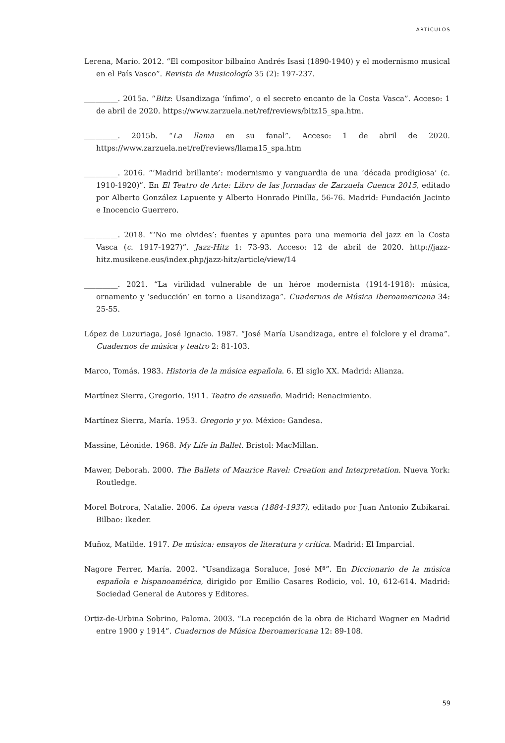ARTÍCULOS
Lerena, Mario. 2012. “El compositor bilbaíno Andrés Isasi (1890-1940) y el modernismo musical en el País Vasco”. Revista de Musicología 35 (2): 197-237.
_________. 2015a. “Bitz: Usandizaga ‘ínfimo’, o el secreto encanto de la Costa Vasca”. Acceso: 1 de abril de 2020. https://www.zarzuela.net/ref/reviews/bitz15_spa.htm.
_________. 2015b. “La llama en su fanal”. Acceso: 1 de abril de 2020. https://www.zarzuela.net/ref/reviews/llama15_spa.htm
_________. 2016. “‘Madrid brillante’: modernismo y vanguardia de una ‘década prodigiosa’ (c. 1910-1920)”. En El Teatro de Arte: Libro de las Jornadas de Zarzuela Cuenca 2015, editado por Alberto González Lapuente y Alberto Honrado Pinilla, 56-76. Madrid: Fundación Jacinto e Inocencio Guerrero.
_________. 2018. “‘No me olvides’: fuentes y apuntes para una memoria del jazz en la Costa Vasca (c. 1917-1927)”. Jazz-Hitz 1: 73-93. Acceso: 12 de abril de 2020. http://jazz-hitz.musikene.eus/index.php/jazz-hitz/article/view/14
_________. 2021. “La virilidad vulnerable de un héroe modernista (1914-1918): música, ornamento y ‘seducción’ en torno a Usandizaga”. Cuadernos de Música Iberoamericana 34: 25-55.
López de Luzuriaga, José Ignacio. 1987. “José María Usandizaga, entre el folclore y el drama”. Cuadernos de música y teatro 2: 81-103.
Marco, Tomás. 1983. Historia de la música española. 6. El siglo XX. Madrid: Alianza.
Martínez Sierra, Gregorio. 1911. Teatro de ensueño. Madrid: Renacimiento.
Martínez Sierra, María. 1953. Gregorio y yo. México: Gandesa.
Massine, Léonide. 1968. My Life in Ballet. Bristol: MacMillan.
Mawer, Deborah. 2000. The Ballets of Maurice Ravel: Creation and Interpretation. Nueva York: Routledge.
Morel Botrora, Natalie. 2006. La ópera vasca (1884-1937), editado por Juan Antonio Zubikarai. Bilbao: Ikeder.
Muñoz, Matilde. 1917. De música: ensayos de literatura y crítica. Madrid: El Imparcial.
Nagore Ferrer, María. 2002. “Usandizaga Soraluce, José Mª”. En Diccionario de la música española e hispanoamérica, dirigido por Emilio Casares Rodicio, vol. 10, 612-614. Madrid: Sociedad General de Autores y Editores.
Ortiz-de-Urbina Sobrino, Paloma. 2003. “La recepción de la obra de Richard Wagner en Madrid entre 1900 y 1914”. Cuadernos de Música Iberoamericana 12: 89-108.
59